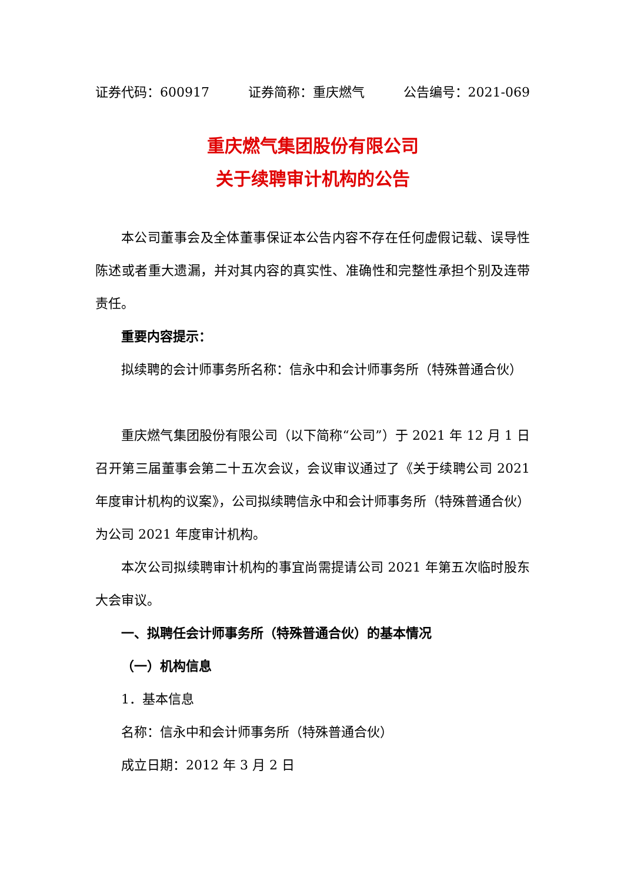证券代码：600917 证券简称：重庆燃气 公告编号：2021-069
重庆燃气集团股份有限公司
关于续聘审计机构的公告
本公司董事会及全体董事保证本公告内容不存在任何虚假记载、误导性陈述或者重大遗漏，并对其内容的真实性、准确性和完整性承担个别及连带责任。
重要内容提示：
拟续聘的会计师事务所名称：信永中和会计师事务所（特殊普通合伙）
重庆燃气集团股份有限公司（以下简称“公司”）于 2021 年 12 月 1 日召开第三届董事会第二十五次会议，会议审议通过了《关于续聘公司 2021 年度审计机构的议案》，公司拟续聘信永中和会计师事务所（特殊普通合伙）为公司 2021 年度审计机构。
本次公司拟续聘审计机构的事宜尚需提请公司 2021 年第五次临时股东大会审议。
一、拟聘任会计师事务所（特殊普通合伙）的基本情况
（一）机构信息
1．基本信息
名称：信永中和会计师事务所（特殊普通合伙）
成立日期：2012 年 3 月 2 日